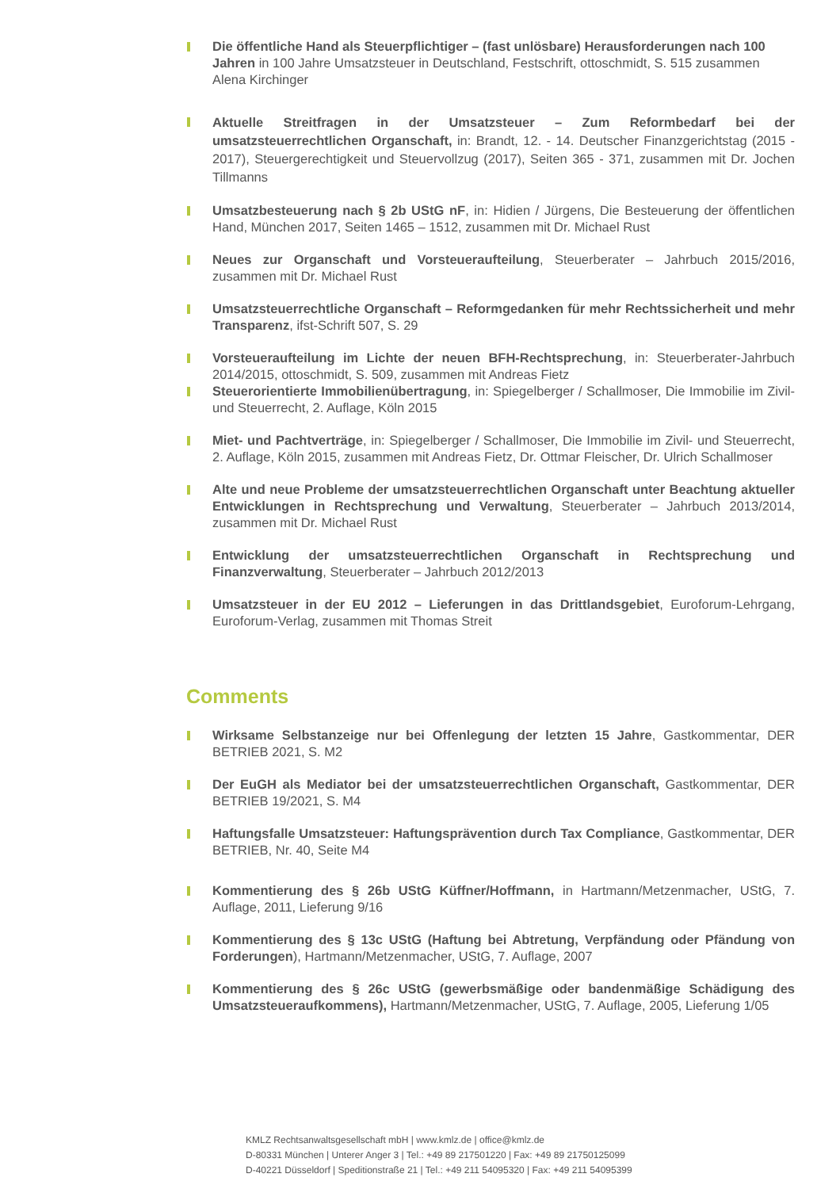Die öffentliche Hand als Steuerpflichtiger – (fast unlösbare) Herausforderungen nach 100 Jahren in 100 Jahre Umsatzsteuer in Deutschland, Festschrift, ottoschmidt, S. 515 zusammen Alena Kirchinger
Aktuelle Streitfragen in der Umsatzsteuer – Zum Reformbedarf bei der umsatzsteuerrechtlichen Organschaft, in: Brandt, 12. - 14. Deutscher Finanzgerichtstag (2015 - 2017), Steuergerechtigkeit und Steuervollzug (2017), Seiten 365 - 371, zusammen mit Dr. Jochen Tillmanns
Umsatzbesteuerung nach § 2b UStG nF, in: Hidien / Jürgens, Die Besteuerung der öffentlichen Hand, München 2017, Seiten 1465 – 1512, zusammen mit Dr. Michael Rust
Neues zur Organschaft und Vorsteueraufteilung, Steuerberater – Jahrbuch 2015/2016, zusammen mit Dr. Michael Rust
Umsatzsteuerrechtliche Organschaft – Reformgedanken für mehr Rechtssicherheit und mehr Transparenz, ifst-Schrift 507, S. 29
Vorsteueraufteilung im Lichte der neuen BFH-Rechtsprechung, in: Steuerberater-Jahrbuch 2014/2015, ottoschmidt, S. 509, zusammen mit Andreas Fietz
Steuerorientierte Immobilienübertragung, in: Spiegelberger / Schallmoser, Die Immobilie im Zivil- und Steuerrecht, 2. Auflage, Köln 2015
Miet- und Pachtverträge, in: Spiegelberger / Schallmoser, Die Immobilie im Zivil- und Steuerrecht, 2. Auflage, Köln 2015, zusammen mit Andreas Fietz, Dr. Ottmar Fleischer, Dr. Ulrich Schallmoser
Alte und neue Probleme der umsatzsteuerrechtlichen Organschaft unter Beachtung aktueller Entwicklungen in Rechtsprechung und Verwaltung, Steuerberater – Jahrbuch 2013/2014, zusammen mit Dr. Michael Rust
Entwicklung der umsatzsteuerrechtlichen Organschaft in Rechtsprechung und Finanzverwaltung, Steuerberater – Jahrbuch 2012/2013
Umsatzsteuer in der EU 2012 – Lieferungen in das Drittlandsgebiet, Euroforum-Lehrgang, Euroforum-Verlag, zusammen mit Thomas Streit
Comments
Wirksame Selbstanzeige nur bei Offenlegung der letzten 15 Jahre, Gastkommentar, DER BETRIEB 2021, S. M2
Der EuGH als Mediator bei der umsatzsteuerrechtlichen Organschaft, Gastkommentar, DER BETRIEB 19/2021, S. M4
Haftungsfalle Umsatzsteuer: Haftungsprävention durch Tax Compliance, Gastkommentar, DER BETRIEB, Nr. 40, Seite M4
Kommentierung des § 26b UStG Küffner/Hoffmann, in Hartmann/Metzenmacher, UStG, 7. Auflage, 2011, Lieferung 9/16
Kommentierung des § 13c UStG (Haftung bei Abtretung, Verpfändung oder Pfändung von Forderungen), Hartmann/Metzenmacher, UStG, 7. Auflage, 2007
Kommentierung des § 26c UStG (gewerbsmäßige oder bandenmäßige Schädigung des Umsatzsteueraufkommens), Hartmann/Metzenmacher, UStG, 7. Auflage, 2005, Lieferung 1/05
KMLZ Rechtsanwaltsgesellschaft mbH | www.kmlz.de | office@kmlz.de
D-80331 München | Unterer Anger 3 | Tel.: +49 89 217501220 | Fax: +49 89 21750125099
D-40221 Düsseldorf | Speditionstraße 21 | Tel.: +49 211 54095320 | Fax: +49 211 54095399